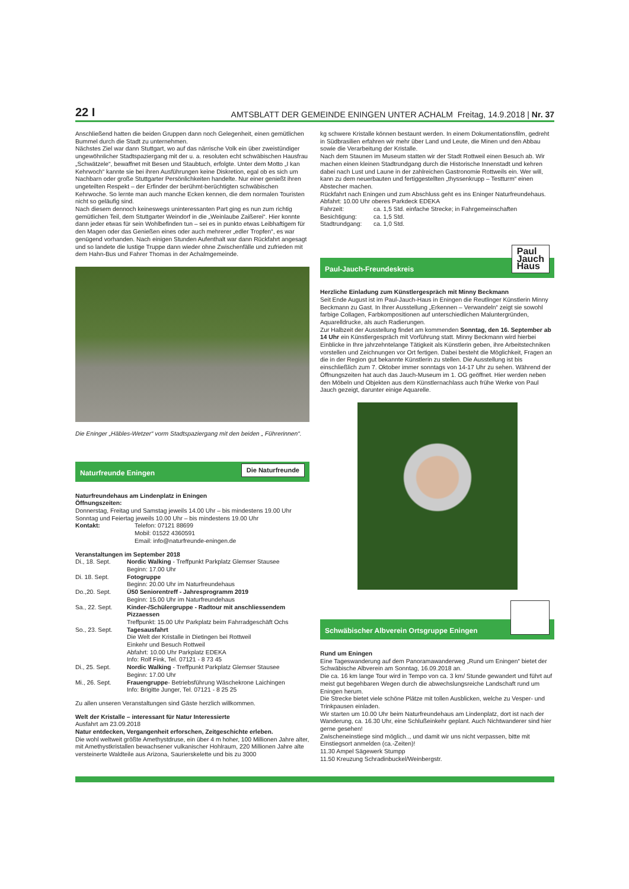22 I AMTSBLATT DER GEMEINDE ENINGEN UNTER ACHALM Freitag, 14.9.2018 | Nr. 37
Anschließend hatten die beiden Gruppen dann noch Gelegenheit, einen gemütlichen Bummel durch die Stadt zu unternehmen.
Nächstes Ziel war dann Stuttgart, wo auf das närrische Volk ein über zweistündiger ungewöhnlicher Stadtspaziergang mit der u. a. resoluten echt schwäbischen Hausfrau „Schwätzele“, bewaffnet mit Besen und Staubtuch, erfolgte. Unter dem Motto „I kan Kehrwoch“ kannte sie bei ihren Ausführungen keine Diskretion, egal ob es sich um Nachbarn oder große Stuttgarter Persönlichkeiten handelte. Nur einer genießt ihren ungeteilten Respekt – der Erfinder der berühmt-berüchtigten schwäbischen Kehrwoche. So lernte man auch manche Ecken kennen, die dem normalen Touristen nicht so geläufig sind.
Nach diesem dennoch keineswegs uninteressanten Part ging es nun zum richtig gemütlichen Teil, dem Stuttgarter Weindorf in die „Weinlaube Zaißerei“. Hier konnte dann jeder etwas für sein Wohlbefinden tun – sei es in punkto etwas Leibhaftigem für den Magen oder das Genießen eines oder auch mehrerer „edler Tropfen“, es war genügend vorhanden. Nach einigen Stunden Aufenthalt war dann Rückfahrt angesagt und so landete die lustige Truppe dann wieder ohne Zwischenfälle und zufrieden mit dem Hahn-Bus und Fahrer Thomas in der Achalmgemeinde.
Die Eninger „Häbles-Wetzer“ vorm Stadtspaziergang mit den beiden „ Führerinnen“.
Naturfreunde Eningen Die Naturfreunde
Naturfreundehaus am Lindenplatz in Eningen
Öffnungszeiten:
Donnerstag, Freitag und Samstag jeweils 14.00 Uhr – bis mindestens 19.00 Uhr
Sonntag und Feiertag jeweils 10.00 Uhr – bis mindestens 19.00 Uhr
Kontakt: Telefon: 07121 88699
Mobil: 01522 4360591
Email: info@naturfreunde-eningen.de
Veranstaltungen im September 2018
Di., 18. Sept. Nordic Walking - Treffpunkt Parkplatz Glemser Stausee
Beginn: 17.00 Uhr Di. 18. Sept. Fotogruppe
Beginn: 20.00 Uhr im Naturfreundehaus Do.,20. Sept. Ü50 Seniorentreff - Jahresprogramm 2019
Beginn: 15.00 Uhr im Naturfreundehaus Sa., 22. Sept. Kinder-/Schülergruppe - Radtour mit anschliessendem Pizzaessen
Treffpunkt: 15.00 Uhr Parkplatz beim Fahrradgeschäft Ochs So., 23. Sept. Tagesausfahrt
Die Welt der Kristalle in Dietingen bei Rottweil
Einkehr und Besuch Rottweil
Abfahrt: 10.00 Uhr Parkplatz EDEKA
Info: Rolf Fink, Tel. 07121 - 8 73 45 Di., 25. Sept. Nordic Walking - Treffpunkt Parkplatz Glemser Stausee
Beginn: 17.00 Uhr Mi., 26. Sept. Frauengruppe- Betriebsführung Wäschekrone Laichingen
Info: Brigitte Junger, Tel. 07121 - 8 25 25
Zu allen unseren Veranstaltungen sind Gäste herzlich willkommen.
Welt der Kristalle – interessant für Natur Interessierte
Ausfahrt am 23.09.2018
Natur entdecken, Vergangenheit erforschen, Zeitgeschichte erleben.
Die wohl weltweit größte Amethystdruse, ein über 4 m hoher, 100 Millionen Jahre alter, mit Amethystkristallen bewachsener vulkanischer Hohlraum, 220 Millionen Jahre alte versteinerte Waldteile aus Arizona, Saurierskelette und bis zu 3000
kg schwere Kristalle können bestaunt werden. In einem Dokumentationsfilm, gedreht in Südbrasilien erfahren wir mehr über Land und Leute, die Minen und den Abbau sowie die Verarbeitung der Kristalle.
Nach dem Staunen im Museum statten wir der Stadt Rottweil einen Besuch ab. Wir machen einen kleinen Stadtrundgang durch die Historische Innenstadt und kehren dabei nach Lust und Laune in der zahlreichen Gastronomie Rottweils ein. Wer will, kann zu dem neuerbauten und fertiggestellten „thyssenkrupp – Testturm“ einen Abstecher machen.
Rückfahrt nach Eningen und zum Abschluss geht es ins Eninger Naturfreundehaus.
Abfahrt: 10.00 Uhr oberes Parkdeck EDEKA
Fahrzeit: ca. 1,5 Std. einfache Strecke; in Fahrgemeinschaften Besichtigung: ca. 1,5 Std. Stadtrundgang: ca. 1,0 Std.
Paul-Jauch-Freundeskreis Paul
Jauch
Haus
Herzliche Einladung zum Künstlergespräch mit Minny Beckmann
Seit Ende August ist im Paul-Jauch-Haus in Eningen die Reutlinger Künstlerin Minny Beckmann zu Gast. In Ihrer Ausstellung „Erkennen – Verwandeln“ zeigt sie sowohl farbige Collagen, Farbkompositionen auf unterschiedlichen Maluntergründen, Aquarelldrucke, als auch Radierungen.
Zur Halbzeit der Ausstellung findet am kommenden Sonntag, den 16. September ab 14 Uhr ein Künstlergespräch mit Vorführung statt. Minny Beckmann wird hierbei Einblicke in Ihre jahrzehntelange Tätigkeit als Künstlerin geben, ihre Arbeitstechniken vorstellen und Zeichnungen vor Ort fertigen. Dabei besteht die Möglichkeit, Fragen an die in der Region gut bekannte Künstlerin zu stellen. Die Ausstellung ist bis einschließlich zum 7. Oktober immer sonntags von 14-17 Uhr zu sehen. Während der Öffnungszeiten hat auch das Jauch-Museum im 1. OG geöffnet. Hier werden neben den Möbeln und Objekten aus dem Künstlernachlass auch frühe Werke von Paul Jauch gezeigt, darunter einige Aquarelle.
Schwäbischer Albverein Ortsgruppe Eningen
Rund um Eningen
Eine Tageswanderung auf dem Panoramawanderweg „Rund um Eningen“ bietet der Schwäbische Albverein am Sonntag, 16.09.2018 an.
Die ca. 16 km lange Tour wird in Tempo von ca. 3 km/ Stunde gewandert und führt auf meist gut begehbaren Wegen durch die abwechslungsreiche Landschaft rund um Eningen herum.
Die Strecke bietet viele schöne Plätze mit tollen Ausblicken, welche zu Vesper- und Trinkpausen einladen.
Wir starten um 10.00 Uhr beim Naturfreundehaus am Lindenplatz, dort ist nach der Wanderung, ca. 16.30 Uhr, eine Schlußeinkehr geplant. Auch Nichtwanderer sind hier gerne gesehen!
Zwischeneinstiege sind möglich.., und damit wir uns nicht verpassen, bitte mit Einstiegsort anmelden (ca.-Zeiten)!
11.30 Ampel Sägewerk Stumpp
11.50 Kreuzung Schradinbuckel/Weinbergstr.